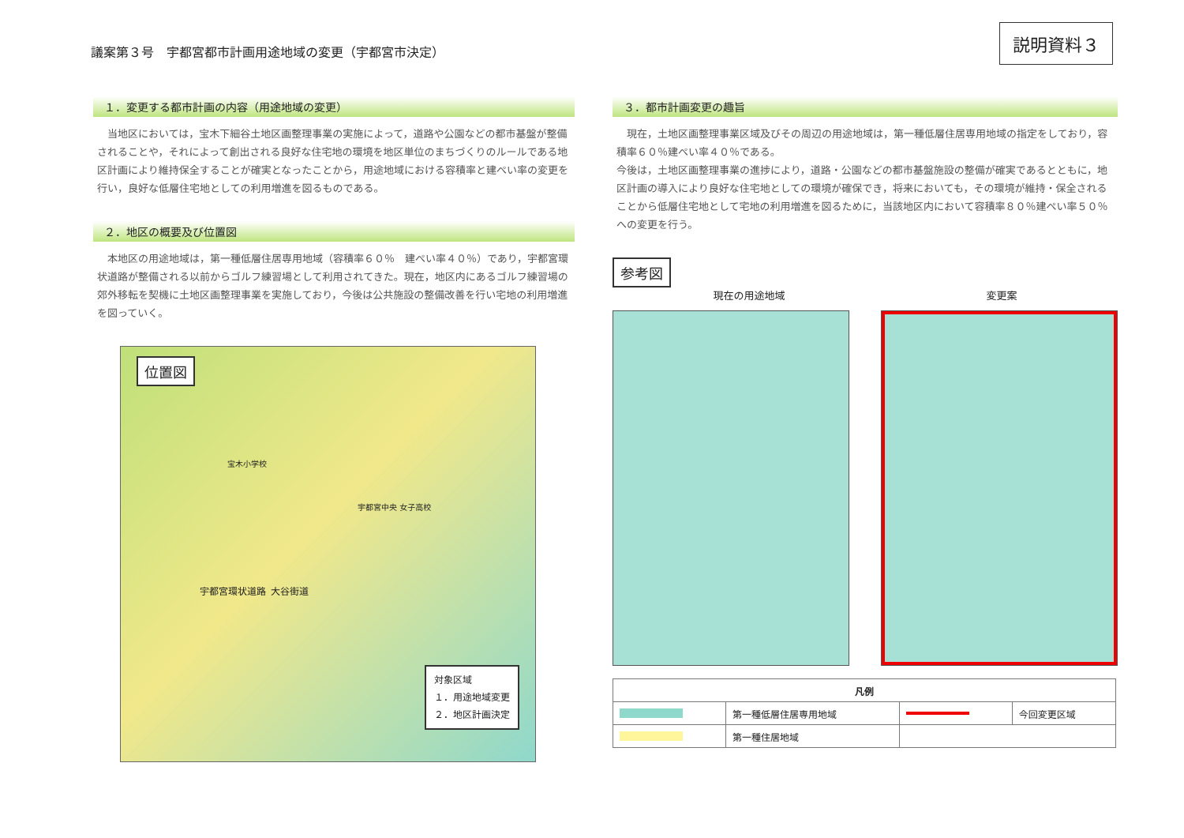議案第３号　宇都宮都市計画用途地域の変更（宇都宮市決定）
説明資料３
１．変更する都市計画の内容（用途地域の変更）
当地区においては，宝木下細谷土地区画整理事業の実施によって，道路や公園などの都市基盤が整備されることや，それによって創出される良好な住宅地の環境を地区単位のまちづくりのルールである地区計画により維持保全することが確実となったことから，用途地域における容積率と建ぺい率の変更を行い，良好な低層住宅地としての利用増進を図るものである。
２．地区の概要及び位置図
本地区の用途地域は，第一種低層住居専用地域（容積率６０％　建ぺい率４０％）であり，宇都宮環状道路が整備される以前からゴルフ練習場として利用されてきた。現在，地区内にあるゴルフ練習場の郊外移転を契機に土地区画整理事業を実施しており，今後は公共施設の整備改善を行い宅地の利用増進を図っていく。
位置図
宝木小学校
宇都宮中央 女子高校
宇都宮環状道路 大谷街道
対象区域
１．用途地域変更
２．地区計画決定
３．都市計画変更の趣旨
現在，土地区画整理事業区域及びその周辺の用途地域は，第一種低層住居専用地域の指定をしており，容積率６０％建ぺい率４０％である。
今後は，土地区画整理事業の進捗により，道路・公園などの都市基盤施設の整備が確実であるとともに，地区計画の導入により良好な住宅地としての環境が確保でき，将来においても，その環境が維持・保全されることから低層住宅地として宅地の利用増進を図るために，当該地区内において容積率８０％建ぺい率５０％への変更を行う。
参考図
現在の用途地域 変更案
| 凡例 | | | |
| --- | --- | --- | --- |
| | 第一種低層住居専用地域 | | 今回変更区域 |
| | 第一種住居地域 | | |